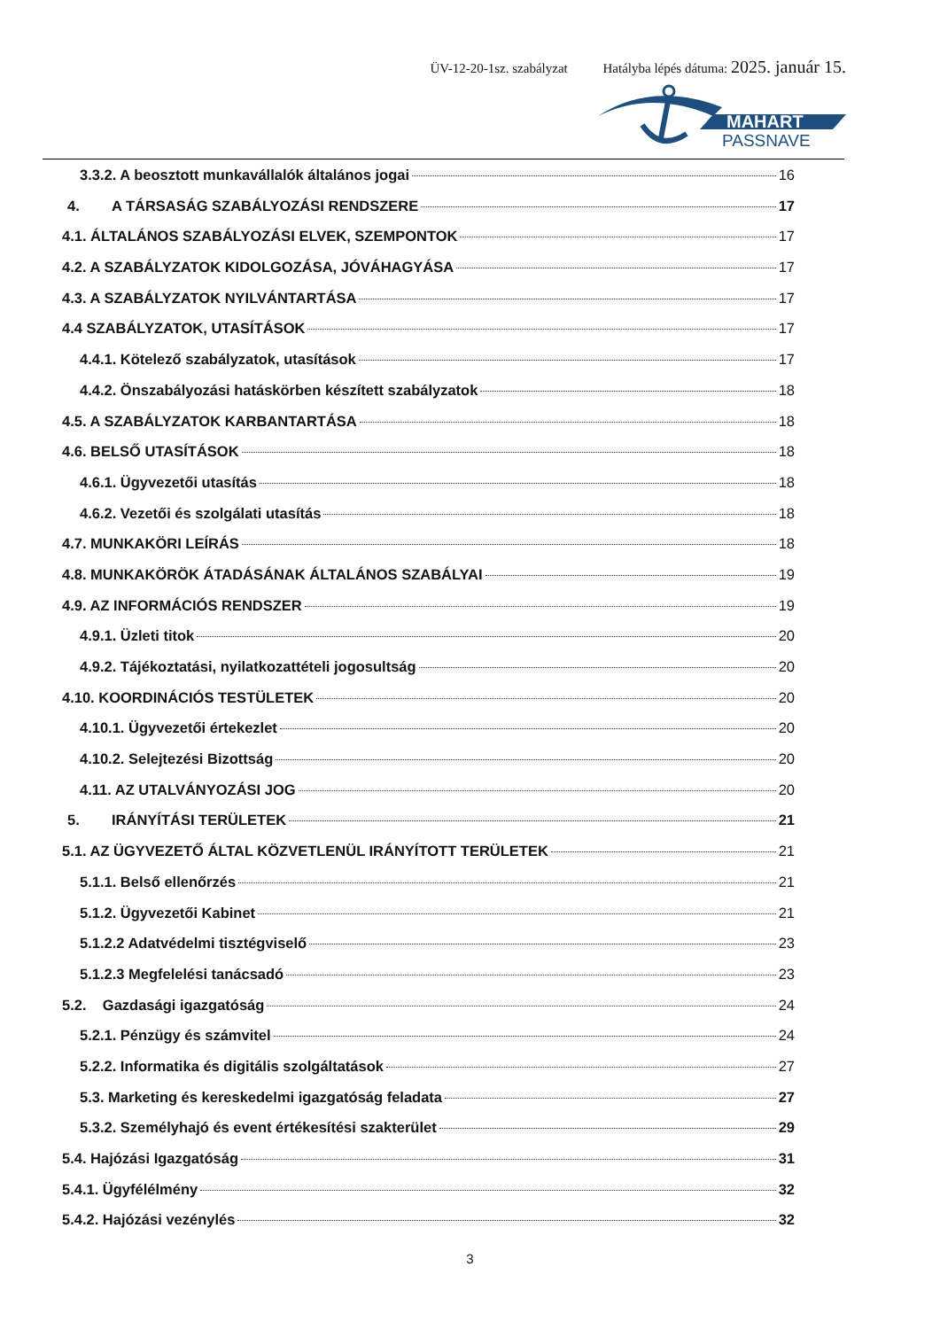ÜV-12-20-1sz. szabályzat Hatályba lépés dátuma: 2025. január 15.
MAHART
PASSNAVE
3.3.2. A beosztott munkavállalók általános jogai 16
4. A TÁRSASÁG SZABÁLYOZÁSI RENDSZERE 17
4.1. ÁLTALÁNOS SZABÁLYOZÁSI ELVEK, SZEMPONTOK 17
4.2. A SZABÁLYZATOK KIDOLGOZÁSA, JÓVÁHAGYÁSA 17
4.3. A SZABÁLYZATOK NYILVÁNTARTÁSA 17
4.4 SZABÁLYZATOK, UTASÍTÁSOK 17
4.4.1. Kötelező szabályzatok, utasítások 17
4.4.2. Önszabályozási hatáskörben készített szabályzatok 18
4.5. A SZABÁLYZATOK KARBANTARTÁSA 18
4.6. BELSŐ UTASÍTÁSOK 18
4.6.1. Ügyvezetői utasítás 18
4.6.2. Vezetői és szolgálati utasítás 18
4.7. MUNKAKÖRI LEÍRÁS 18
4.8. MUNKAKÖRÖK ÁTADÁSÁNAK ÁLTALÁNOS SZABÁLYAI 19
4.9. AZ INFORMÁCIÓS RENDSZER 19
4.9.1. Üzleti titok 20
4.9.2. Tájékoztatási, nyilatkozattételi jogosultság 20
4.10. KOORDINÁCIÓS TESTÜLETEK 20
4.10.1. Ügyvezetői értekezlet 20
4.10.2. Selejtezési Bizottság 20
4.11. AZ UTALVÁNYOZÁSI JOG 20
5. IRÁNYÍTÁSI TERÜLETEK 21
5.1. AZ ÜGYVEZETŐ ÁLTAL KÖZVETLENÜL IRÁNYÍTOTT TERÜLETEK 21
5.1.1. Belső ellenőrzés 21
5.1.2. Ügyvezetői Kabinet 21
5.1.2.2 Adatvédelmi tisztégviselő 23
5.1.2.3 Megfelelési tanácsadó 23
5.2. Gazdasági igazgatóság 24
5.2.1. Pénzügy és számvitel 24
5.2.2. Informatika és digitális szolgáltatások 27
5.3. Marketing és kereskedelmi igazgatóság feladata 27
5.3.2. Személyhajó és event értékesítési szakterület 29
5.4. Hajózási Igazgatóság 31
5.4.1. Ügyfélélmény 32
5.4.2. Hajózási vezénylés 32
3